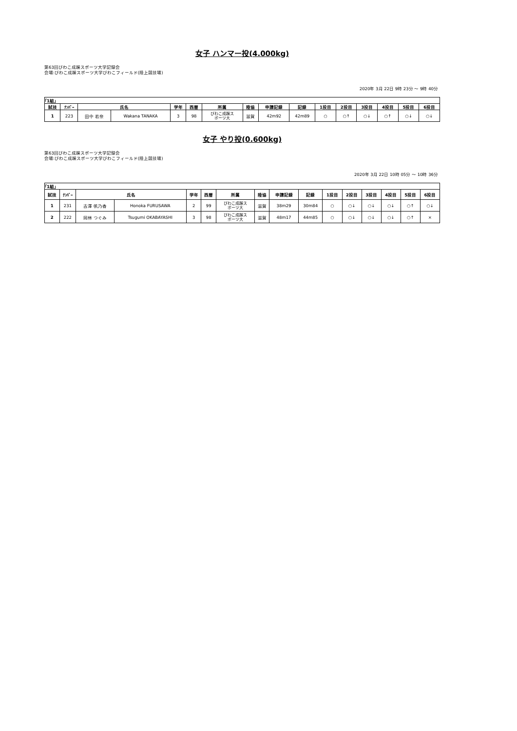女子 ハンマー投(4.000kg)
第63回びわこ成蹊スポーツ大学記録会
会場:びわこ成蹊スポーツ大学びわこフィールド(陸上競技場)
2020年 3月 22日 9時 23分 ～ 9時 40分
| ｢1組｣ | | | | | | | | | | | | | | | |
| 試技 | ﾅﾝﾊﾞｰ | 氏名 | | 学年 | 西暦 | 所属 | 陸協 | 申請記録 | 記録 | 1投目 | 2投目 | 3投目 | 4投目 | 5投目 | 6投目 |
| 1 | 223 | 田中 若奈 | Wakana TANAKA | 3 | 98 | びわこ成蹊ス ポーツ大 | 滋賀 | 42m92 | 42m89 | ○ | ○↑ | ○↓ | ○↑ | ○↓ | ○↓ |
女子 やり投(0.600kg)
第63回びわこ成蹊スポーツ大学記録会
会場:びわこ成蹊スポーツ大学びわこフィールド(陸上競技場)
2020年 3月 22日 10時 05分 ～ 10時 36分
| ｢1組｣ | | | | | | | | | | | | | | | |
| 試技 | ﾅﾝﾊﾞｰ | 氏名 | | 学年 | 西暦 | 所属 | 陸協 | 申請記録 | 記録 | 1投目 | 2投目 | 3投目 | 4投目 | 5投目 | 6投目 |
| 1 | 231 | 古澤 帆乃香 | Honoka FURUSAWA | 2 | 99 | びわこ成蹊ス ポーツ大 | 滋賀 | 38m29 | 30m84 | ○ | ○↓ | ○↓ | ○↓ | ○↑ | ○↓ |
| 2 | 222 | 岡林 つぐみ | Tsugumi OKABAYASHI | 3 | 98 | びわこ成蹊ス ポーツ大 | 滋賀 | 48m17 | 44m85 | ○ | ○↓ | ○↓ | ○↓ | ○↑ | × |